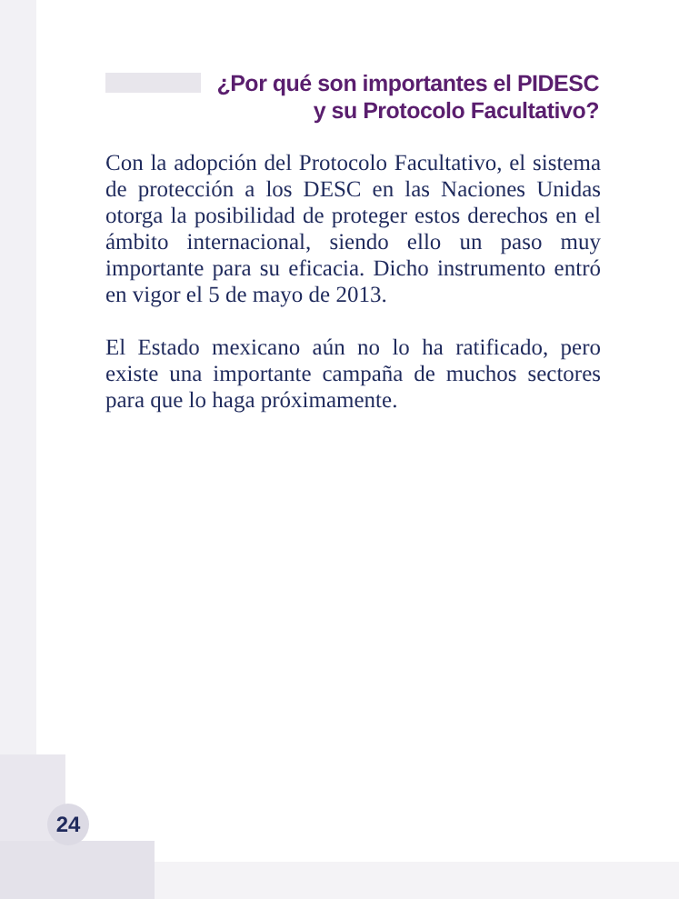¿Por qué son importantes el PIDESC
y su Protocolo Facultativo?
Con la adopción del Protocolo Facultativo, el sistema de protección a los DESC en las Naciones Unidas otorga la posibilidad de proteger estos derechos en el ámbito internacional, siendo ello un paso muy importante para su eficacia. Dicho instrumento entró en vigor el 5 de mayo de 2013.
El Estado mexicano aún no lo ha ratificado, pero existe una importante campaña de muchos sectores para que lo haga próximamente.
24